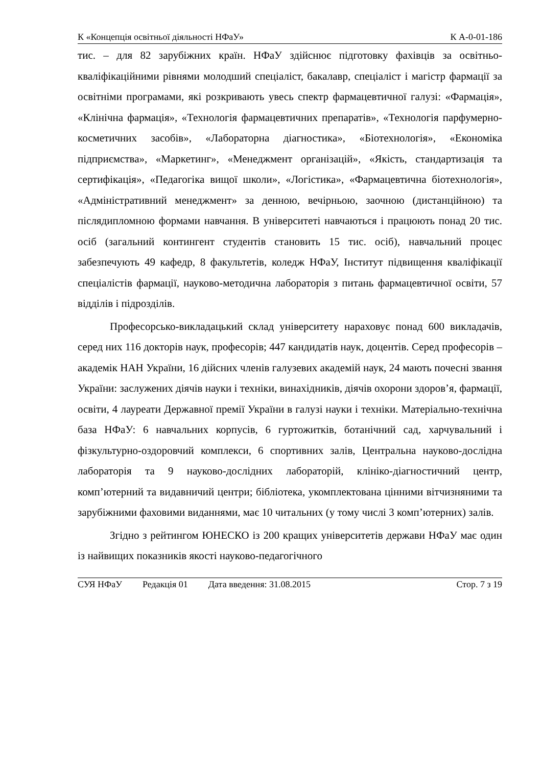К «Концепція освітньої діяльності НФаУ» К А-0-01-186
тис. – для 82 зарубіжних країн. НФаУ здійснює підготовку фахівців за освітньо-кваліфікаційними рівнями молодший спеціаліст, бакалавр, спеціаліст і магістр фармації за освітніми програмами, які розкривають увесь спектр фармацевтичної галузі: «Фармація», «Клінічна фармація», «Технологія фармацевтичних препаратів», «Технологія парфумерно-косметичних засобів», «Лабораторна діагностика», «Біотехнологія», «Економіка підприємства», «Маркетинг», «Менеджмент організацій», «Якість, стандартизація та сертифікація», «Педагогіка вищої школи», «Логістика», «Фармацевтична біотехнологія», «Адміністративний менеджмент» за денною, вечірньою, заочною (дистанційною) та післядипломною формами навчання. В університеті навчаються і працюють понад 20 тис. осіб (загальний контингент студентів становить 15 тис. осіб), навчальний процес забезпечують 49 кафедр, 8 факультетів, коледж НФаУ, Інститут підвищення кваліфікації спеціалістів фармації, науково-методична лабораторія з питань фармацевтичної освіти, 57 відділів і підрозділів.
Професорсько-викладацький склад університету нараховує понад 600 викладачів, серед них 116 докторів наук, професорів; 447 кандидатів наук, доцентів. Серед професорів – академік НАН України, 16 дійсних членів галузевих академій наук, 24 мають почесні звання України: заслужених діячів науки і техніки, винахідників, діячів охорони здоров’я, фармації, освіти, 4 лауреати Державної премії України в галузі науки і техніки. Матеріально-технічна база НФаУ: 6 навчальних корпусів, 6 гуртожитків, ботанічний сад, харчувальний і фізкультурно-оздоровчий комплекси, 6 спортивних залів, Центральна науково-дослідна лабораторія та 9 науково-дослідних лабораторій, клініко-діагностичний центр, комп’ютерний та видавничий центри; бібліотека, укомплектована цінними вітчизняними та зарубіжними фаховими виданнями, має 10 читальних (у тому числі 3 комп’ютерних) залів.
Згідно з рейтингом ЮНЕСКО із 200 кращих університетів держави НФаУ має один із найвищих показників якості науково-педагогічного
СУЯ НФаУ Редакція 01 Дата введення: 31.08.2015 Стор. 7 з 19